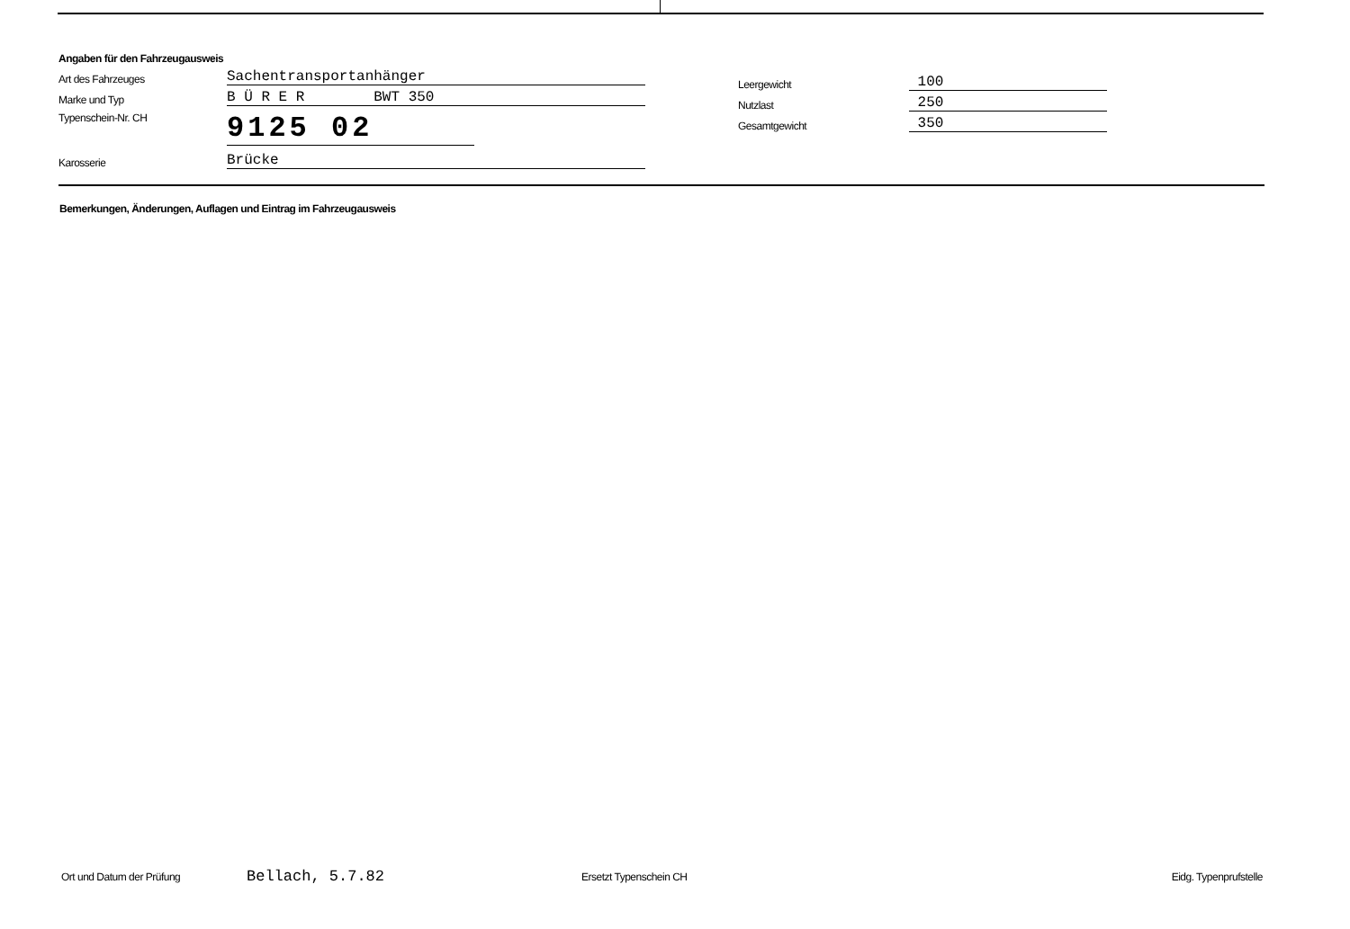Angaben für den Fahrzeugausweis
Art des Fahrzeuges Sachentransportanhänger
Marke und Typ B Ü R E R BWT 350
Typenschein-Nr. CH 9125 02
Karosserie Brücke
Leergewicht 100
Nutzlast 250
Gesamtgewicht 350
Bemerkungen, Änderungen, Auflagen und Eintrag im Fahrzeugausweis
Ort und Datum der Prüfung Bellach, 5.7.82 Ersetzt Typenschein CH Eidg. Typenprufstelle